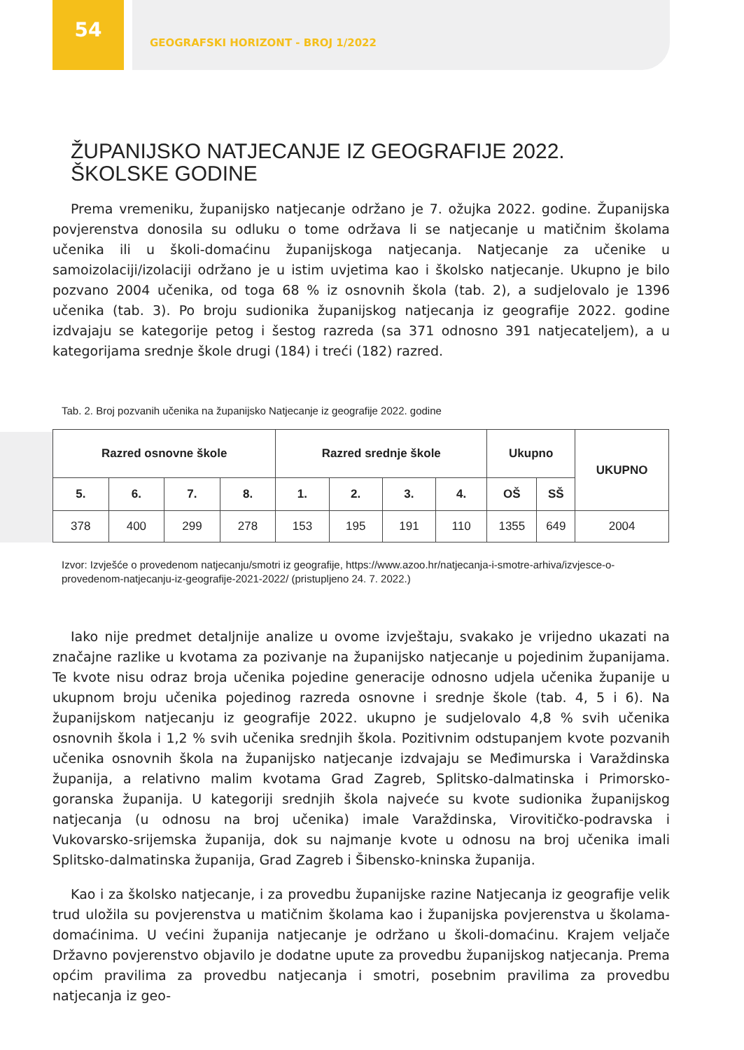54
GEOGRAFSKI HORIZONT - BROJ 1/2022
ŽUPANIJSKO NATJECANJE IZ GEOGRAFIJE 2022. ŠKOLSKE GODINE
Prema vremeniku, županijsko natjecanje održano je 7. ožujka 2022. godine. Županijska povjerenstva donosila su odluku o tome održava li se natjecanje u matičnim školama učenika ili u školi-domaćinu županijskoga natjecanja. Natjecanje za učenike u samoizolaciji/izolaciji održano je u istim uvjetima kao i školsko natjecanje. Ukupno je bilo pozvano 2004 učenika, od toga 68 % iz osnovnih škola (tab. 2), a sudjelovalo je 1396 učenika (tab. 3). Po broju sudionika županijskog natjecanja iz geografije 2022. godine izdvajaju se kategorije petog i šestog razreda (sa 371 odnosno 391 natjecateljem), a u kategorijama srednje škole drugi (184) i treći (182) razred.
Tab. 2. Broj pozvanih učenika na županijsko Natjecanje iz geografije 2022. godine
| Razred osnovne škole | | | | Razred srednje škole | | | | Ukupno | | UKUPNO |
| --- | --- | --- | --- | --- | --- | --- | --- | --- | --- | --- |
| 5. | 6. | 7. | 8. | 1. | 2. | 3. | 4. | OŠ | SŠ | |
| 378 | 400 | 299 | 278 | 153 | 195 | 191 | 110 | 1355 | 649 | 2004 |
Izvor: Izvješće o provedenom natjecanju/smotri iz geografije, https://www.azoo.hr/natjecanja-i-smotre-arhiva/izvjesce-o-provedenom-natjecanju-iz-geografije-2021-2022/ (pristupljeno 24. 7. 2022.)
Iako nije predmet detaljnije analize u ovome izvještaju, svakako je vrijedno ukazati na značajne razlike u kvotama za pozivanje na županijsko natjecanje u pojedinim županijama. Te kvote nisu odraz broja učenika pojedine generacije odnosno udjela učenika županije u ukupnom broju učenika pojedinog razreda osnovne i srednje škole (tab. 4, 5 i 6). Na županijskom natjecanju iz geografije 2022. ukupno je sudjelovalo 4,8 % svih učenika osnovnih škola i 1,2 % svih učenika srednjih škola. Pozitivnim odstupanjem kvote pozvanih učenika osnovnih škola na županijsko natjecanje izdvajaju se Međimurska i Varaždinska županija, a relativno malim kvotama Grad Zagreb, Splitsko-dalmatinska i Primorsko-goranska županija. U kategoriji srednjih škola najveće su kvote sudionika županijskog natjecanja (u odnosu na broj učenika) imale Varaždinska, Virovitičko-podravska i Vukovarsko-srijemska županija, dok su najmanje kvote u odnosu na broj učenika imali Splitsko-dalmatinska županija, Grad Zagreb i Šibensko-kninska županija.
Kao i za školsko natjecanje, i za provedbu županijske razine Natjecanja iz geografije velik trud uložila su povjerenstva u matičnim školama kao i županijska povjerenstva u školama- domaćinima. U većini županija natjecanje je održano u školi-domaćinu. Krajem veljače Državno povjerenstvo objavilo je dodatne upute za provedbu županijskog natjecanja. Prema općim pravilima za provedbu natjecanja i smotri, posebnim pravilima za provedbu natjecanja iz geo-